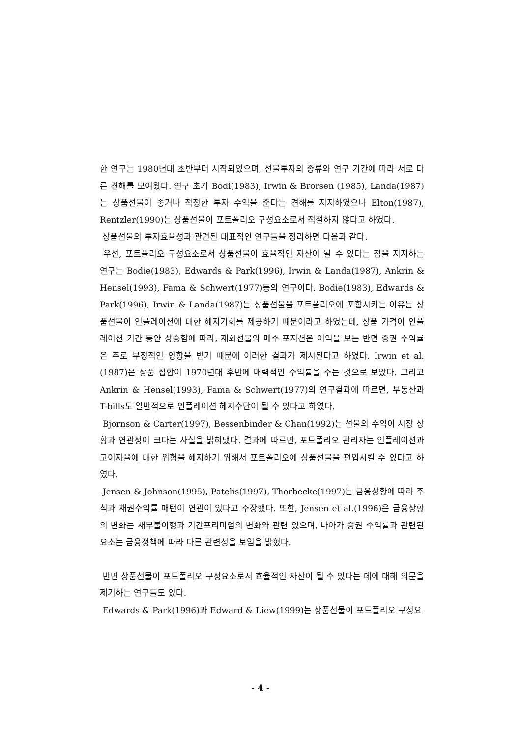한 연구는 1980년대 초반부터 시작되었으며, 선물투자의 종류와 연구 기간에 따라 서로 다른 견해를 보여왔다. 연구 초기 Bodi(1983), Irwin & Brorsen (1985), Landa(1987)는 상품선물이 좋거나 적정한 투자 수익을 준다는 견해를 지지하였으나 Elton(1987), Rentzler(1990)는 상품선물이 포트폴리오 구성요소로서 적절하지 않다고 하였다.
상품선물의 투자효율성과 관련된 대표적인 연구들을 정리하면 다음과 같다.
우선, 포트폴리오 구성요소로서 상품선물이 효율적인 자산이 될 수 있다는 점을 지지하는 연구는 Bodie(1983), Edwards & Park(1996), Irwin & Landa(1987), Ankrin & Hensel(1993), Fama & Schwert(1977)등의 연구이다. Bodie(1983), Edwards & Park(1996), Irwin & Landa(1987)는 상품선물을 포트폴리오에 포함시키는 이유는 상품선물이 인플레이션에 대한 헤지기회를 제공하기 때문이라고 하였는데, 상품 가격이 인플레이션 기간 동안 상승함에 따라, 재화선물의 매수 포지션은 이익을 보는 반면 증권 수익률은 주로 부정적인 영향을 받기 때문에 이러한 결과가 제시된다고 하였다. Irwin et al.(1987)은 상품 집합이 1970년대 후반에 매력적인 수익률을 주는 것으로 보았다. 그리고 Ankrin & Hensel(1993), Fama & Schwert(1977)의 연구결과에 따르면, 부동산과 T-bills도 일반적으로 인플레이션 헤지수단이 될 수 있다고 하였다.
Bjornson & Carter(1997), Bessenbinder & Chan(1992)는 선물의 수익이 시장 상황과 연관성이 크다는 사실을 밝혀냈다. 결과에 따르면, 포트폴리오 관리자는 인플레이션과 고이자율에 대한 위험을 헤지하기 위해서 포트폴리오에 상품선물을 편입시킬 수 있다고 하였다.
Jensen & Johnson(1995), Patelis(1997), Thorbecke(1997)는 금융상황에 따라 주식과 채권수익률 패턴이 연관이 있다고 주장했다. 또한, Jensen et al.(1996)은 금융상황의 변화는 채무불이행과 기간프리미엄의 변화와 관련 있으며, 나아가 증권 수익률과 관련된 요소는 금융정책에 따라 다른 관련성을 보임을 밝혔다.
반면 상품선물이 포트폴리오 구성요소로서 효율적인 자산이 될 수 있다는 데에 대해 의문을 제기하는 연구들도 있다.
Edwards & Park(1996)과 Edward & Liew(1999)는 상품선물이 포트폴리오 구성요
- 4 -